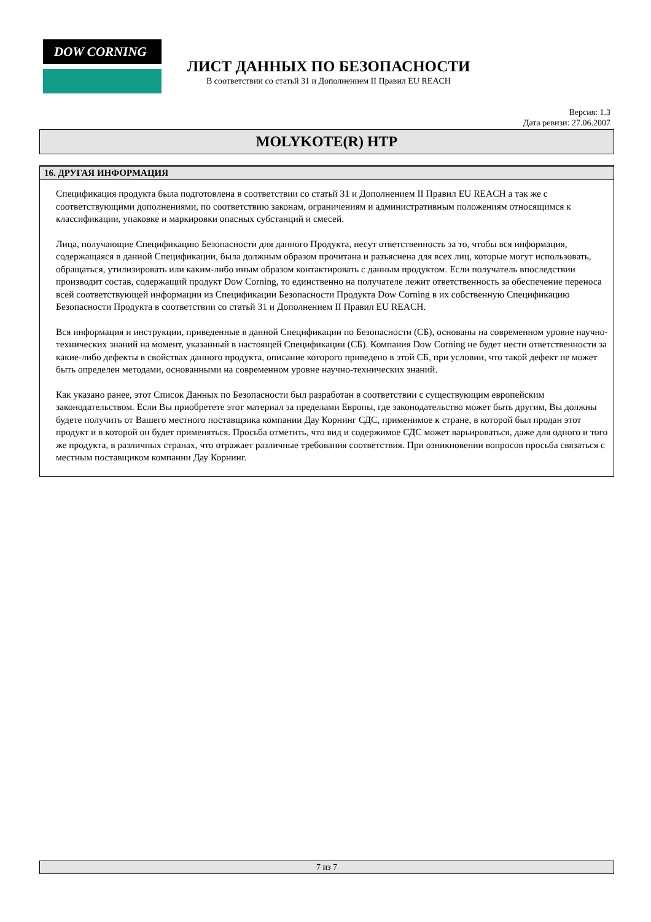DOW CORNING
ЛИСТ ДАННЫХ ПО БЕЗОПАСНОСТИ
В соответствии со статьй 31 и Дополнением II Правил EU REACH
Версия: 1.3
Дата ревизи: 27.06.2007
MOLYKOTE(R) HTP
16. ДРУГАЯ ИНФОРМАЦИЯ
Спецификация продукта была подготовлена в соответствии со статьй 31 и Дополнением II Правил EU REACH а так же с соответствующими дополнениями, по соответствию законам, ограничениям и административным положениям относящимся к классификации, упаковке и маркировки опасных субстанций и смесей.
Лица, получающие Спецификацию Безопасности для данного Продукта, несут ответственность за то, чтобы вся информация, содержащаяся в данной Спецификации, была должным образом прочитана и разъяснена для всех лиц, которые могут использовать, обращаться, утилизировать или каким-либо иным образом контактировать с данным продуктом. Если получатель впоследствии производит состав, содержащий продукт Dow Corning, то единственно на получателе лежит ответственность за обеспечение переноса всей соответствующей информации из Спецификации Безопасности Продукта Dow Corning в их собственную Спецификацию Безопасности Продукта в соответствии со статьй 31 и Дополнением II Правил EU REACH.
Вся информация и инструкции, приведенные в данной Спецификации по Безопасности (СБ), основаны на современном уровне научно-технических знаний на момент, указанный в настоящей Спецификации (СБ). Компания Dow Corning не будет нести ответственности за какие-либо дефекты в свойствах данного продукта, описание которого приведено в этой СБ, при условии, что такой дефект не может быть определен методами, основанными на современном уровне научно-технических знаний.
Как указано ранее, этот Список Данных по Безопасности был разработан в соответствии с существующим европейским законодательством. Если Вы приобретете этот материал за пределами Европы, где законодательство может быть другим, Вы должны будете получить от Вашего местного поставщзика компании Дау Корнинг СДС, применимое к стране, в которой был продан этот продукт и в которой он будет применяться. Просьба отметить, что вид и содержимое СДС может варьироваться, даже для одного и того же продукта, в различных странах, что отражает различные требования соответствия. При озникновении вопросов просьба связаться с местным поставщиком компании Дау Корнинг.
7 из 7